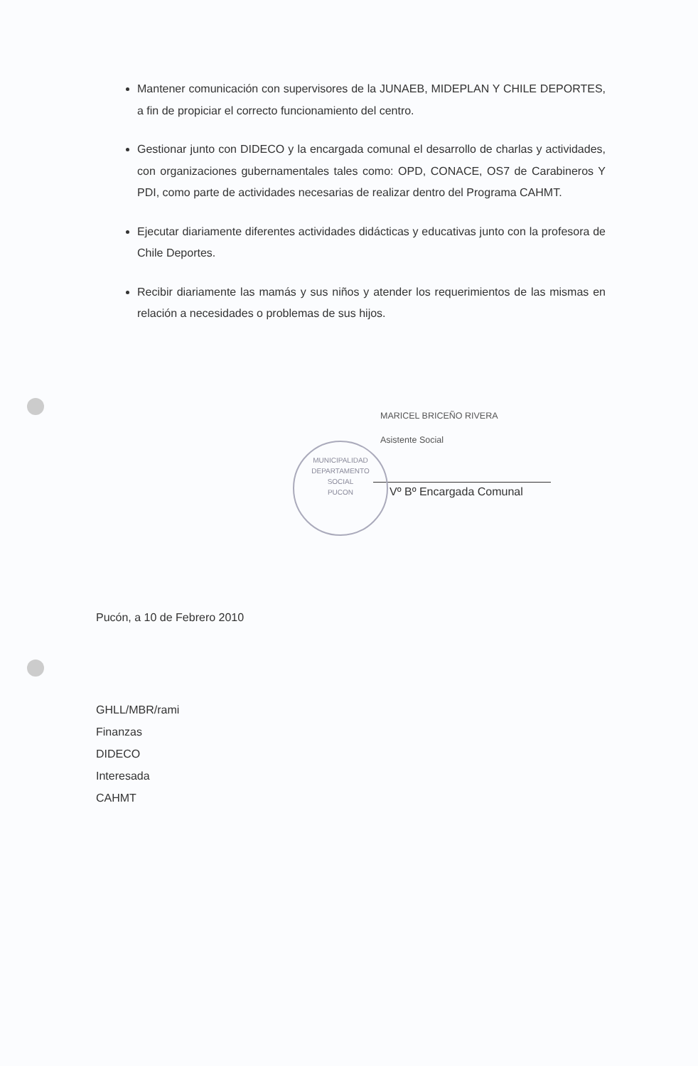Mantener comunicación con supervisores de la JUNAEB, MIDEPLAN Y CHILE DEPORTES, a fin de propiciar el correcto funcionamiento del centro.
Gestionar junto con DIDECO y la encargada comunal el desarrollo de charlas y actividades, con organizaciones gubernamentales tales como: OPD, CONACE, OS7 de Carabineros Y PDI, como parte de actividades necesarias de realizar dentro del Programa CAHMT.
Ejecutar diariamente diferentes actividades didácticas y educativas junto con la profesora de Chile Deportes.
Recibir diariamente las mamás y sus niños y atender los requerimientos de las mismas en relación a necesidades o problemas de sus hijos.
MUNICIPALIDAD
DEPARTAMENTO
SOCIAL
PUCON
MARICEL BRICEÑO RIVERA
Asistente Social
Vº Bº Encargada Comunal
Pucón, a 10 de Febrero 2010
GHLL/MBR/rami
Finanzas
DIDECO
Interesada
CAHMT